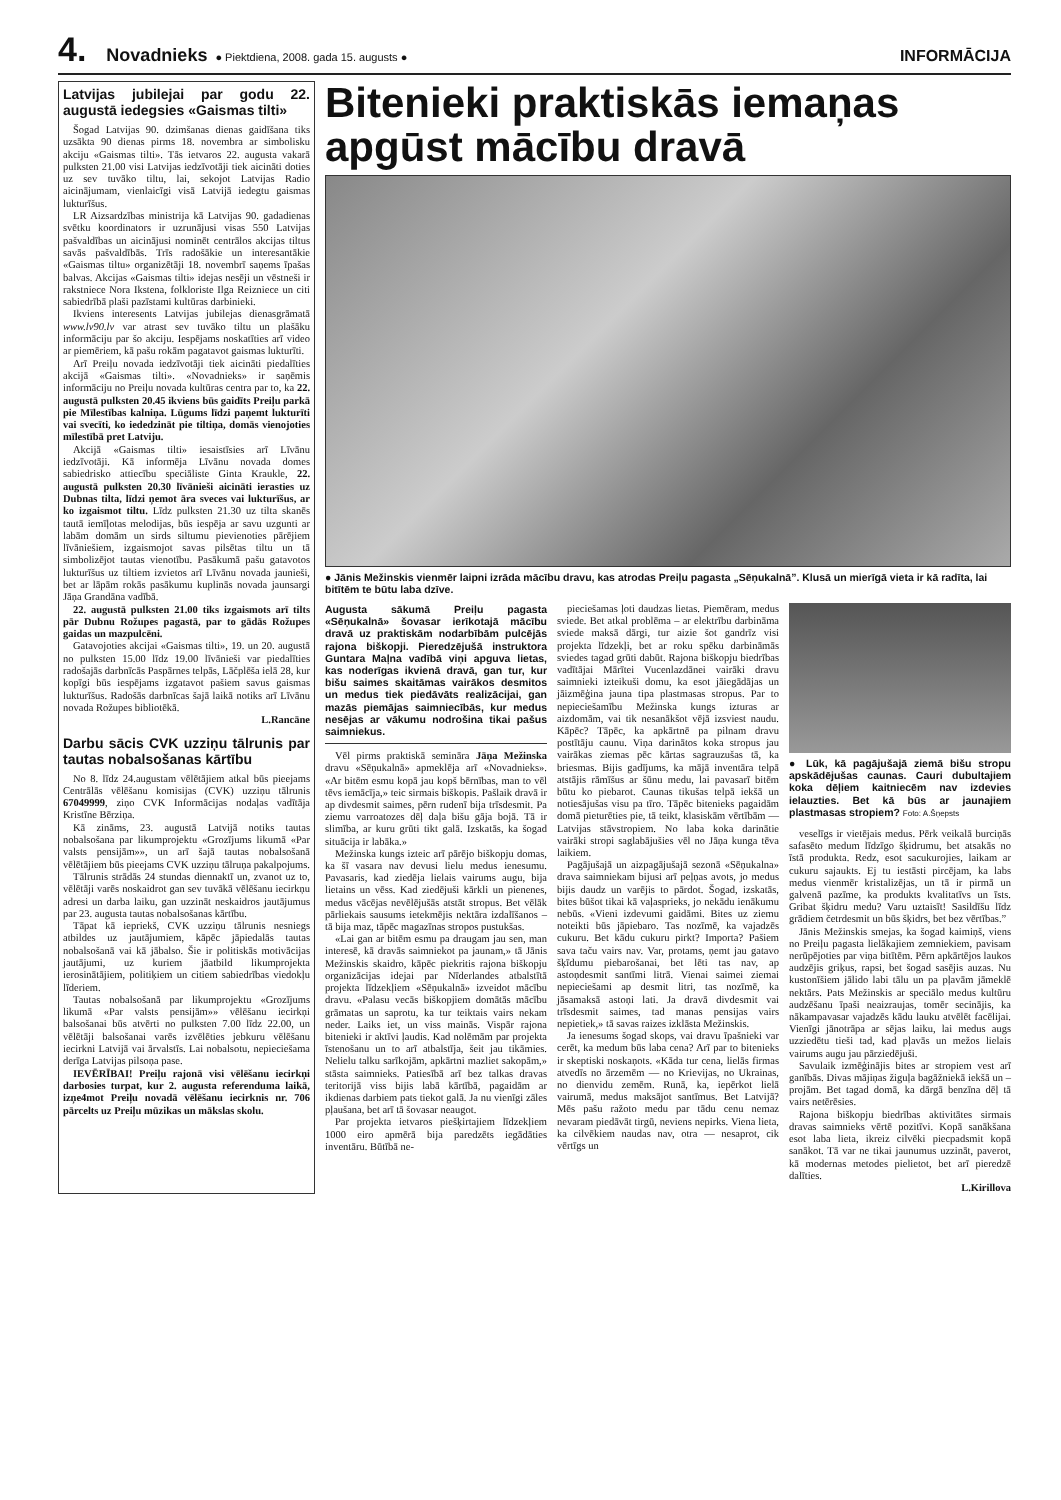4. Novadnieks ● Piektdiena, 2008. gada 15. augusts ● INFORMĀCIJA
Latvijas jubilejai par godu 22. augustā iedegsies «Gaismas tilti»
Šogad Latvijas 90. dzimšanas dienas gaidīšana tiks uzsākta 90 dienas pirms 18. novembra ar simbolisku akciju «Gaismas tilti». Tās ietvaros 22. augusta vakarā pulksten 21.00 visi Latvijas iedzīvotāji tiek aicināti doties uz sev tuvāko tiltu, lai, sekojot Latvijas Radio aicinājumam, vienlaicīgi visā Latvijā iedegtu gaismas lukturīšus.
LR Aizsardzības ministrija kā Latvijas 90. gadadienas svētku koordinators ir uzrunājusi visas 550 Latvijas pašvaldības un aicinājusi nominēt centrālos akcijas tiltus savās pašvaldībās. Trīs radošākie un interesantākie «Gaismas tiltu» organizētāji 18. novembrī saņems īpašas balvas. Akcijas «Gaismas tilti» idejas nesēji un vēstneši ir rakstniece Nora Ikstena, folkloriste Ilga Reizniece un citi sabiedrībā plaši pazīstami kultūras darbinieki.
Ikviens interesents Latvijas jubilejas dienasgrāmatā www.lv90.lv var atrast sev tuvāko tiltu un plašāku informāciju par šo akciju. Iespējams noskatīties arī video ar piemēriem, kā pašu rokām pagatavot gaismas lukturīti.
Arī Preiļu novada iedzīvotāji tiek aicināti piedalīties akcijā «Gaismas tilti». «Novadnieks» ir saņēmis informāciju no Preiļu novada kultūras centra par to, ka 22. augustā pulksten 20.45 ikviens būs gaidīts Preiļu parkā pie Mīlestības kalniņa. Lūgums līdzi paņemt lukturīti vai svecīti, ko iededzināt pie tiltiņa, domās vienojoties mīlestībā pret Latviju.
Akcijā «Gaismas tilti» iesaistīsies arī Līvānu iedzīvotāji. Kā informēja Līvānu novada domes sabiedrisko attiecību speciāliste Ginta Kraukle, 22. augustā pulksten 20.30 līvānieši aicināti ierasties uz Dubnas tilta, līdzi ņemot āra sveces vai lukturīšus, ar ko izgaismot tiltu. Līdz pulksten 21.30 uz tilta skanēs tautā iemīļotas melodijas, būs iespēja ar savu uzgunti ar labām domām un sirds siltumu pievienoties pārējiem līvāniešiem, izgaismojot savas pilsētas tiltu un tā simbolizējot tautas vienotību. Pasākumā pašu gatavotos lukturīšus uz tiltiem izvietos arī Līvānu novada jaunieši, bet ar lāpām rokās pasākumu kuplinās novada jaunsargi Jāņa Grandāna vadībā.
22. augustā pulksten 21.00 tiks izgaismots arī tilts pār Dubnu Rožupes pagastā, par to gādās Rožupes gaidas un mazpulcēni.
Gatavojoties akcijai «Gaismas tilti», 19. un 20. augustā no pulksten 15.00 līdz 19.00 līvānieši var piedalīties radošajās darbnīcās Paspārnes telpās, Lāčplēša ielā 28, kur kopīgi būs iespējams izgatavot pašiem savus gaismas lukturīšus. Radošās darbnīcas šajā laikā notiks arī Līvānu novada Rožupes bibliotēkā.
L.Rancāne
Darbu sācis CVK uzziņu tālrunis par tautas nobalsošanas kārtību
No 8. līdz 24.augustam vēlētājiem atkal būs pieejams Centrālās vēlēšanu komisijas (CVK) uzziņu tālrunis 67049999, ziņo CVK Informācijas nodaļas vadītāja Kristīne Bērziņa.
Kā zināms, 23. augustā Latvijā notiks tautas nobalsošana par likumprojektu «Grozījums likumā «Par valsts pensijām»», un arī šajā tautas nobalsošanā vēlētājiem būs pieejams CVK uzziņu tālruņa pakalpojums.
Tālrunis strādās 24 stundas diennaktī un, zvanot uz to, vēlētāji varēs noskaidrot gan sev tuvākā vēlēšanu iecirkņu adresi un darba laiku, gan uzzināt neskaidros jautājumus par 23. augusta tautas nobalsošanas kārtību.
Tāpat kā iepriekš, CVK uzziņu tālrunis nesniegs atbildes uz jautājumiem, kāpēc jāpiedalās tautas nobalsošanā vai kā jābalso. Šie ir politiskās motivācijas jautājumi, uz kuriem jāatbild likumprojekta ierosinātājiem, politiķiem un citiem sabiedrības viedokļu līderiem.
Tautas nobalsošanā par likumprojektu «Grozījums likumā «Par valsts pensijām»» vēlēšanu iecirkņi balsošanai būs atvērti no pulksten 7.00 līdz 22.00, un vēlētāji balsošanai varēs izvēlēties jebkuru vēlēšanu iecirkni Latvijā vai ārvalstīs. Lai nobalsotu, nepieciešama derīga Latvijas pilsoņa pase.
IEVĒRĪBAI! Preiļu rajonā visi vēlēšanu iecirkņi darbosies turpat, kur 2. augusta referenduma laikā, izņe4mot Preiļu novadā vēlēšanu iecirknis nr. 706 pārcelts uz Preiļu mūzikas un mākslas skolu.
Bitenieki praktiskās iemaņas apgūst mācību dravā
● Jānis Mežinskis vienmēr laipni izrāda mācību dravu, kas atrodas Preiļu pagasta „Sēņukalnā”. Klusā un mierīgā vieta ir kā radīta, lai bitītēm te būtu laba dzīve.
Augusta sākumā Preiļu pagasta «Sēņukalnā» šovasar ierīkotajā mācību dravā uz praktiskām nodarbībām pulcējās rajona biškopji. Pieredzējušā instruktora Guntara Maļna vadībā viņi apguva lietas, kas noderīgas ikvienā dravā, gan tur, kur bišu saimes skaitāmas vairākos desmitos un medus tiek piedāvāts realizācijai, gan mazās piemājas saimniecībās, kur medus nesējas ar vākumu nodrošina tikai pašus saimniekus.
Vēl pirms praktiskā semināra Jāņa Mežinska dravu «Sēņukalnā» apmeklēja arī «Novadnieks». «Ar bitēm esmu kopā jau kopš bērnības, man to vēl tēvs iemācīja,» teic sirmais biškopis. Pašlaik dravā ir ap divdesmit saimes, pērn rudenī bija trīsdesmit. Pa ziemu varroatozes dēļ daļa bišu gāja bojā. Tā ir slimība, ar kuru grūti tikt galā. Izskatās, ka šogad situācija ir labāka.»
Mežinska kungs izteic arī pārējo biškopju domas, ka šī vasara nav devusi lielu medus ienesumu. Pavasaris, kad ziedēja lielais vairums augu, bija lietains un vēss. Kad ziedējuši kārkli un pienenes, medus vācējas nevēlējušās atstāt stropus. Bet vēlāk pārliekais sausums ietekmējis nektāra izdalīšanos – tā bija maz, tāpēc magazīnas stropos pustukšas.
«Lai gan ar bitēm esmu pa draugam jau sen, man interesē, kā dravās saimniekot pa jaunam,» tā Jānis Mežinskis skaidro, kāpēc piekritis rajona biškopju organizācijas idejai par Nīderlandes atbalstītā projekta līdzekļiem «Sēņukalnā» izveidot mācību dravu. «Palasu vecās biškopjiem domātās mācību grāmatas un saprotu, ka tur teiktais vairs nekam neder. Laiks iet, un viss mainās. Vispār rajona bitenieki ir aktīvi ļaudis. Kad nolēmām par projekta īstenošanu un to arī atbalstīja, šeit jau tikāmies. Nelielu talku sarīkojām, apkārtni mazliet sakopām,» stāsta saimnieks. Patiesībā arī bez talkas dravas teritorijā viss bijis labā kārtībā, pagaidām ar ikdienas darbiem pats tiekot galā. Ja nu vienīgi zāles pļaušana, bet arī tā šovasar neaugot.
Par projekta ietvaros piešķirtajiem līdzekļiem 1000 eiro apmērā bija paredzēts iegādāties inventāru. Būtībā ne-
pieciešamas ļoti daudzas lietas. Piemēram, medus sviede. Bet atkal problēma – ar elektrību darbināma sviede maksā dārgi, tur aizie šot gandrīz visi projekta līdzekļi, bet ar roku spēku darbināmās sviedes tagad grūti dabūt. Rajona biškopju biedrības vadītājai Mārītei Vucenlazdānei vairāki dravu saimnieki izteikuši domu, ka esot jāiegādājas un jāizmēģina jauna tipa plastmasas stropus. Par to nepieciešamību Mežinska kungs izturas ar aizdomām, vai tik nesanākšot vējā izsviest naudu. Kāpēc? Tāpēc, ka apkārtnē pa pilnam dravu postītāju caunu. Viņa darinātos koka stropus jau vairākas ziemas pēc kārtas sagrauzušas tā, ka briesmas. Bijis gadījums, ka mājā inventāra telpā atstājis rāmīšus ar šūnu medu, lai pavasarī bitēm būtu ko piebarot. Caunas tikušas telpā iekšā un notiesājušas visu pa tīro. Tāpēc bitenieks pagaidām domā pieturēties pie, tā teikt, klasiskām vērtībām — Latvijas stāvstropiem. No laba koka darinātie vairāki stropi saglabājušies vēl no Jāņa kunga tēva laikiem.
Pagājušajā un aizpagājušajā sezonā «Sēņukalna» drava saimniekam bijusi arī peļņas avots, jo medus bijis daudz un varējis to pārdot. Šogad, izskatās, bites būšot tikai kā vaļasprieks, jo nekādu ienākumu nebūs. «Vieni izdevumi gaidāmi. Bites uz ziemu noteikti būs jāpiebaro. Tas nozīmē, ka vajadzēs cukuru. Bet kādu cukuru pirkt? Importa? Pašiem sava taču vairs nav. Var, protams, ņemt jau gatavo šķīdumu piebarošanai, bet lēti tas nav, ap astoņdesmit santīmi litrā. Vienai saimei ziemai nepieciešami ap desmit litri, tas nozīmē, ka jāsamaksā astoņi lati. Ja dravā divdesmit vai trīsdesmit saimes, tad manas pensijas vairs nepietiek,» tā savas raizes izklāsta Mežinskis.
Ja ienesums šogad skops, vai dravu īpašnieki var cerēt, ka medum būs laba cena? Arī par to bitenieks ir skeptiski noskaņots. «Kāda tur cena, lielās firmas atvedīs no ārzemēm — no Krievijas, no Ukrainas, no dienvidu zemēm. Runā, ka, iepērkot lielā vairumā, medus maksājot santīmus. Bet Latvijā? Mēs pašu ražoto medu par tādu cenu nemaz nevaram piedāvāt tirgū, neviens nepirks. Viena lieta, ka cilvēkiem naudas nav, otra — nesaprot, cik vērtīgs un
● Lūk, kā pagājušajā ziemā bišu stropu apskādējušas caunas. Cauri dubultajiem koka dēļiem kaitniecēm nav izdevies ielauzties. Bet kā būs ar jaunajiem plastmasas stropiem? Foto: A.Šņepsts
veselīgs ir vietējais medus. Pērk veikalā burciņās safasēto medum līdzīgo šķidrumu, bet atsakās no īstā produkta. Redz, esot sacukurojies, laikam ar cukuru sajaukts. Ej tu iestāsti pircējam, ka labs medus vienmēr kristalizējas, un tā ir pirmā un galvenā pazīme, ka produkts kvalitatīvs un īsts. Gribat šķidru medu? Varu uztaisīt! Sasildīšu līdz grādiem četrdesmit un būs šķidrs, bet bez vērtības.”
Jānis Mežinskis smejas, ka šogad kaimiņš, viens no Preiļu pagasta lielākajiem zemniekiem, pavisam nerūpējoties par viņa bitītēm. Pērn apkārtējos laukos audzējis griķus, rapsi, bet šogad sasējis auzas. Nu kustonīšiem jālido labi tālu un pa pļavām jāmeklē nektārs. Pats Mežinskis ar speciālo medus kultūru audzēšanu īpaši neaizraujas, tomēr secinājis, ka nākampavasar vajadzēs kādu lauku atvēlēt facēlijai. Vienīgi jānotrāpa ar sējas laiku, lai medus augs uzziedētu tieši tad, kad pļavās un mežos lielais vairums augu jau pārziedējuši.
Savulaik izmēģinājis bites ar stropiem vest arī ganībās. Divas mājiņas žiguļa bagāžniekā iekšā un – projām. Bet tagad domā, ka dārgā benzīna dēļ tā vairs netērēsies.
Rajona biškopju biedrības aktivitātes sirmais dravas saimnieks vērtē pozitīvi. Kopā sanākšana esot laba lieta, ikreiz cilvēki piecpadsmit kopā sanākot. Tā var ne tikai jaunumus uzzināt, paverot, kā modernas metodes pielietot, bet arī pieredzē dalīties.
L.Kirillova